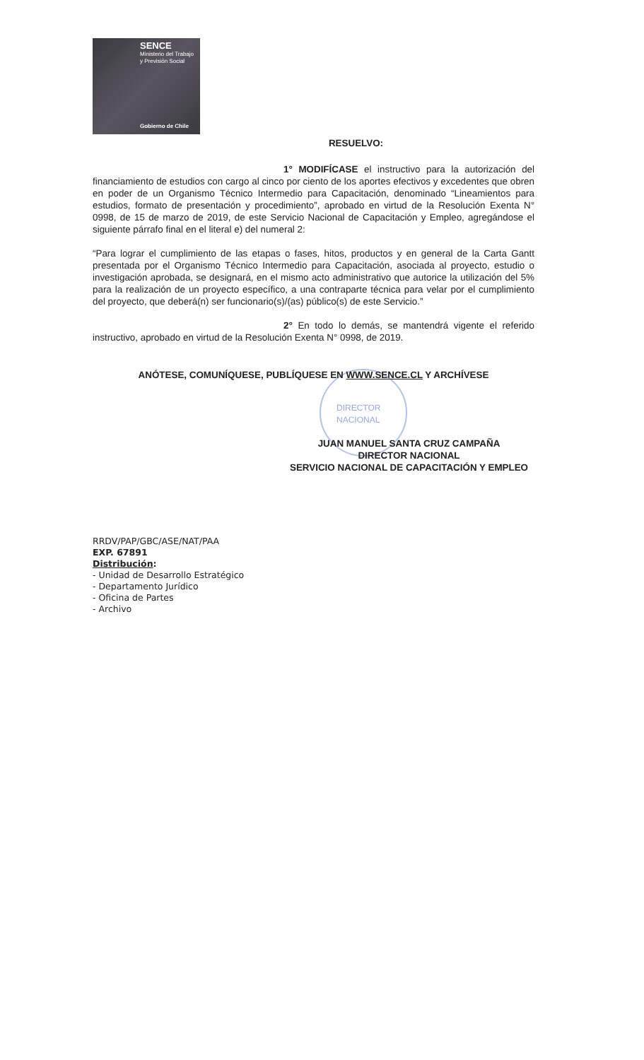SENCE
Ministerio del Trabajo
y Previsión Social
Gobierno de Chile
RESUELVO:
1° MODIFÍCASE el instructivo para la autorización del financiamiento de estudios con cargo al cinco por ciento de los aportes efectivos y excedentes que obren en poder de un Organismo Técnico Intermedio para Capacitación, denominado “Lineamientos para estudios, formato de presentación y procedimiento”, aprobado en virtud de la Resolución Exenta N° 0998, de 15 de marzo de 2019, de este Servicio Nacional de Capacitación y Empleo, agregándose el siguiente párrafo final en el literal e) del numeral 2:
“Para lograr el cumplimiento de las etapas o fases, hitos, productos y en general de la Carta Gantt presentada por el Organismo Técnico Intermedio para Capacitación, asociada al proyecto, estudio o investigación aprobada, se designará, en el mismo acto administrativo que autorice la utilización del 5% para la realización de un proyecto específico, a una contraparte técnica para velar por el cumplimiento del proyecto, que deberá(n) ser funcionario(s)/(as) público(s) de este Servicio.”
2° En todo lo demás, se mantendrá vigente el referido instructivo, aprobado en virtud de la Resolución Exenta N° 0998, de 2019.
ANÓTESE, COMUNÍQUESE, PUBLÍQUESE EN WWW.SENCE.CL Y ARCHÍVESE
DIRECTOR
NACIONAL
JUAN MANUEL SANTA CRUZ CAMPAÑA
DIRECTOR NACIONAL
SERVICIO NACIONAL DE CAPACITACIÓN Y EMPLEO
RRDV/PAP/GBC/ASE/NAT/PAA
EXP. 67891
Distribución:
- Unidad de Desarrollo Estratégico
- Departamento Jurídico
- Oficina de Partes
- Archivo